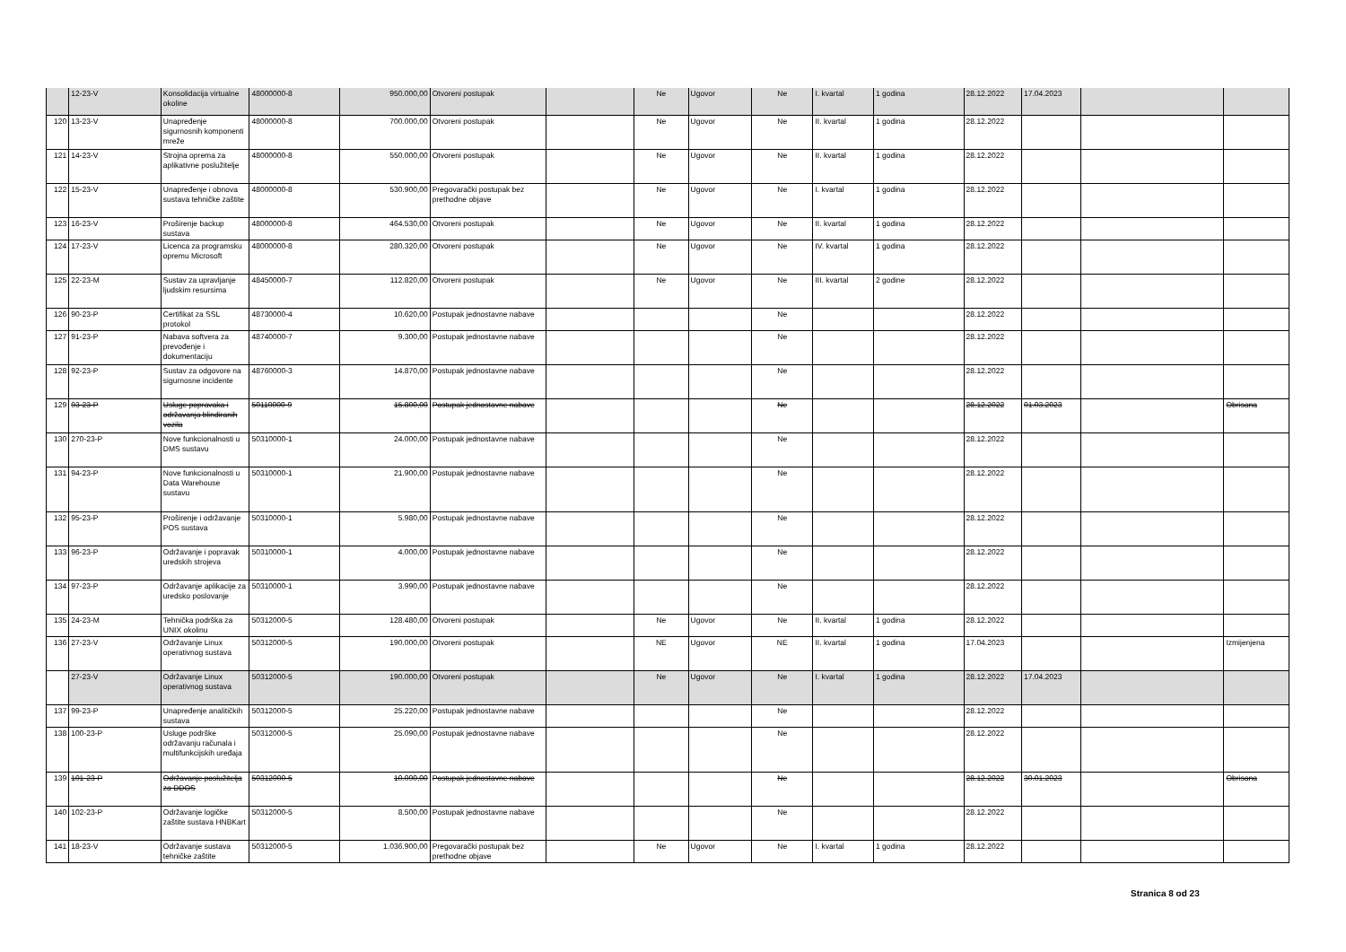| | 12-23-V | Konsolidacija virtualne okoline | 48000000-8 | 950.000,00 | Otvoreni postupak | | Ne | Ugovor | Ne | I. kvartal | 1 godina | 28.12.2022 | 17.04.2023 | | |
| 120 | 13-23-V | Unapređenje sigurnosnih komponenti mreže | 48000000-8 | 700.000,00 | Otvoreni postupak | | Ne | Ugovor | Ne | II. kvartal | 1 godina | 28.12.2022 | | | |
| 121 | 14-23-V | Strojna oprema za aplikativne poslužitelje | 48000000-8 | 550.000,00 | Otvoreni postupak | | Ne | Ugovor | Ne | II. kvartal | 1 godina | 28.12.2022 | | | |
| 122 | 15-23-V | Unapređenje i obnova sustava tehničke zaštite | 48000000-8 | 530.900,00 | Pregovarački postupak bez prethodne objave | | Ne | Ugovor | Ne | I. kvartal | 1 godina | 28.12.2022 | | | |
| 123 | 16-23-V | Proširenje backup sustava | 48000000-8 | 464.530,00 | Otvoreni postupak | | Ne | Ugovor | Ne | II. kvartal | 1 godina | 28.12.2022 | | | |
| 124 | 17-23-V | Licenca za programsku opremu Microsoft | 48000000-8 | 280.320,00 | Otvoreni postupak | | Ne | Ugovor | Ne | IV. kvartal | 1 godina | 28.12.2022 | | | |
| 125 | 22-23-M | Sustav za upravljanje ljudskim resursima | 48450000-7 | 112.820,00 | Otvoreni postupak | | Ne | Ugovor | Ne | III. kvartal | 2 godine | 28.12.2022 | | | |
| 126 | 90-23-P | Certifikat za SSL protokol | 48730000-4 | 10.620,00 | Postupak jednostavne nabave | | | | Ne | | | 28.12.2022 | | | |
| 127 | 91-23-P | Nabava softvera za prevođenje i dokumentaciju | 48740000-7 | 9.300,00 | Postupak jednostavne nabave | | | | Ne | | | 28.12.2022 | | | |
| 128 | 92-23-P | Sustav za odgovore na sigurnosne incidente | 48760000-3 | 14.870,00 | Postupak jednostavne nabave | | | | Ne | | | 28.12.2022 | | | |
| 129 | 93-23-P | Usluge popravaka i održavanja blindiranih vozila | 50110000-9 | 15.800,00 | Postupak jednostavne nabave | | | | Ne | | | 28.12.2022 | 01.03.2023 | | Obrisana |
| 130 | 270-23-P | Nove funkcionalnosti u DMS sustavu | 50310000-1 | 24.000,00 | Postupak jednostavne nabave | | | | Ne | | | 28.12.2022 | | | |
| 131 | 94-23-P | Nove funkcionalnosti u Data Warehouse sustavu | 50310000-1 | 21.900,00 | Postupak jednostavne nabave | | | | Ne | | | 28.12.2022 | | | |
| 132 | 95-23-P | Proširenje i održavanje POS sustava | 50310000-1 | 5.980,00 | Postupak jednostavne nabave | | | | Ne | | | 28.12.2022 | | | |
| 133 | 96-23-P | Održavanje i popravak uredskih strojeva | 50310000-1 | 4.000,00 | Postupak jednostavne nabave | | | | Ne | | | 28.12.2022 | | | |
| 134 | 97-23-P | Održavanje aplikacije za uredsko poslovanje | 50310000-1 | 3.990,00 | Postupak jednostavne nabave | | | | Ne | | | 28.12.2022 | | | |
| 135 | 24-23-M | Tehnička podrška za UNIX okolinu | 50312000-5 | 128.480,00 | Otvoreni postupak | | Ne | Ugovor | Ne | II. kvartal | 1 godina | 28.12.2022 | | | |
| 136 | 27-23-V | Održavanje Linux operativnog sustava | 50312000-5 | 190.000,00 | Otvoreni postupak | | NE | Ugovor | NE | II. kvartal | 1 godina | 17.04.2023 | | | Izmijenjena |
| | 27-23-V | Održavanje Linux operativnog sustava | 50312000-5 | 190.000,00 | Otvoreni postupak | | Ne | Ugovor | Ne | I. kvartal | 1 godina | 28.12.2022 | 17.04.2023 | | |
| 137 | 99-23-P | Unapređenje analitičkih sustava | 50312000-5 | 25.220,00 | Postupak jednostavne nabave | | | | Ne | | | 28.12.2022 | | | |
| 138 | 100-23-P | Usluge podrške održavanju računala i multifunkcijskih uređaja | 50312000-5 | 25.090,00 | Postupak jednostavne nabave | | | | Ne | | | 28.12.2022 | | | |
| 139 | 101-23-P | Održavanje poslužitelja za DDOS | 50312000-5 | 10.090,00 | Postupak jednostavne nabave | | | | Ne | | | 28.12.2022 | 30.01.2023 | | Obrisana |
| 140 | 102-23-P | Održavanje logičke zaštite sustava HNBKart | 50312000-5 | 8.500,00 | Postupak jednostavne nabave | | | | Ne | | | 28.12.2022 | | | |
| 141 | 18-23-V | Održavanje sustava tehničke zaštite | 50312000-5 | 1.036.900,00 | Pregovarački postupak bez prethodne objave | | Ne | Ugovor | Ne | I. kvartal | 1 godina | 28.12.2022 | | | |
Stranica 8 od 23